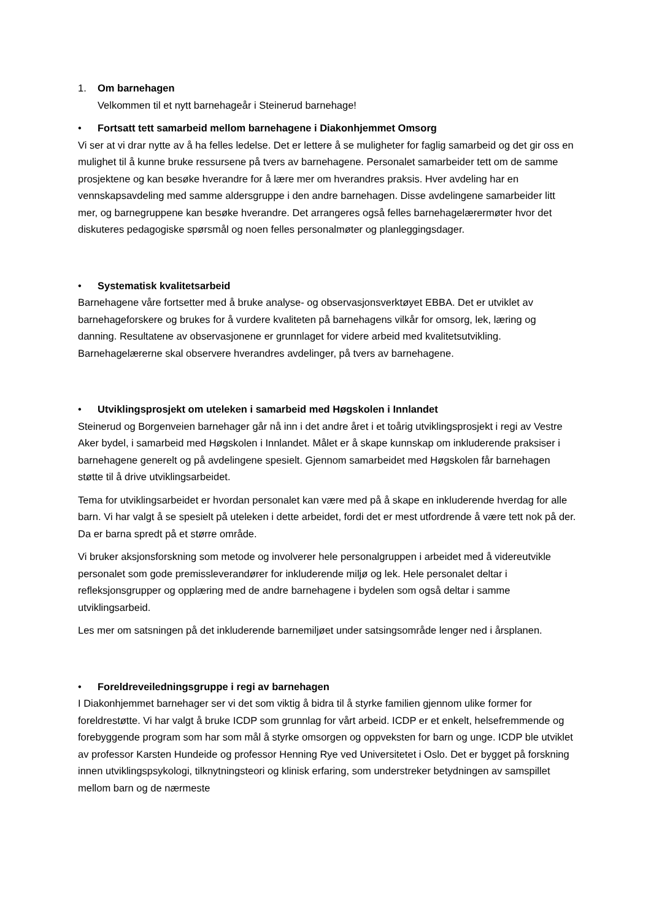1. Om barnehagen
Velkommen til et nytt barnehageår i Steinerud barnehage!
• Fortsatt tett samarbeid mellom barnehagene i Diakonhjemmet Omsorg
Vi ser at vi drar nytte av å ha felles ledelse. Det er lettere å se muligheter for faglig samarbeid og det gir oss en mulighet til å kunne bruke ressursene på tvers av barnehagene. Personalet samarbeider tett om de samme prosjektene og kan besøke hverandre for å lære mer om hverandres praksis. Hver avdeling har en vennskapsavdeling med samme aldersgruppe i den andre barnehagen. Disse avdelingene samarbeider litt mer, og barnegruppene kan besøke hverandre. Det arrangeres også felles barnehagelærermøter hvor det diskuteres pedagogiske spørsmål og noen felles personalmøter og planleggingsdager.
• Systematisk kvalitetsarbeid
Barnehagene våre fortsetter med å bruke analyse- og observasjonsverktøyet EBBA. Det er utviklet av barnehageforskere og brukes for å vurdere kvaliteten på barnehagens vilkår for omsorg, lek, læring og danning. Resultatene av observasjonene er grunnlaget for videre arbeid med kvalitetsutvikling. Barnehagelærerne skal observere hverandres avdelinger, på tvers av barnehagene.
• Utviklingsprosjekt om uteleken i samarbeid med Høgskolen i Innlandet
Steinerud og Borgenveien barnehager går nå inn i det andre året i et toårig utviklingsprosjekt i regi av Vestre Aker bydel, i samarbeid med Høgskolen i Innlandet. Målet er å skape kunnskap om inkluderende praksiser i barnehagene generelt og på avdelingene spesielt. Gjennom samarbeidet med Høgskolen får barnehagen støtte til å drive utviklingsarbeidet.
Tema for utviklingsarbeidet er hvordan personalet kan være med på å skape en inkluderende hverdag for alle barn. Vi har valgt å se spesielt på uteleken i dette arbeidet, fordi det er mest utfordrende å være tett nok på der. Da er barna spredt på et større område.
Vi bruker aksjonsforskning som metode og involverer hele personalgruppen i arbeidet med å videreutvikle personalet som gode premissleverandører for inkluderende miljø og lek. Hele personalet deltar i refleksjonsgrupper og opplæring med de andre barnehagene i bydelen som også deltar i samme utviklingsarbeid.
Les mer om satsningen på det inkluderende barnemiljøet under satsingsområde lenger ned i årsplanen.
• Foreldreveiledningsgruppe i regi av barnehagen
I Diakonhjemmet barnehager ser vi det som viktig å bidra til å styrke familien gjennom ulike former for foreldrestøtte. Vi har valgt å bruke ICDP som grunnlag for vårt arbeid. ICDP er et enkelt, helsefremmende og forebyggende program som har som mål å styrke omsorgen og oppveksten for barn og unge. ICDP ble utviklet av professor Karsten Hundeide og professor Henning Rye ved Universitetet i Oslo. Det er bygget på forskning innen utviklingspsykologi, tilknytningsteori og klinisk erfaring, som understreker betydningen av samspillet mellom barn og de nærmeste